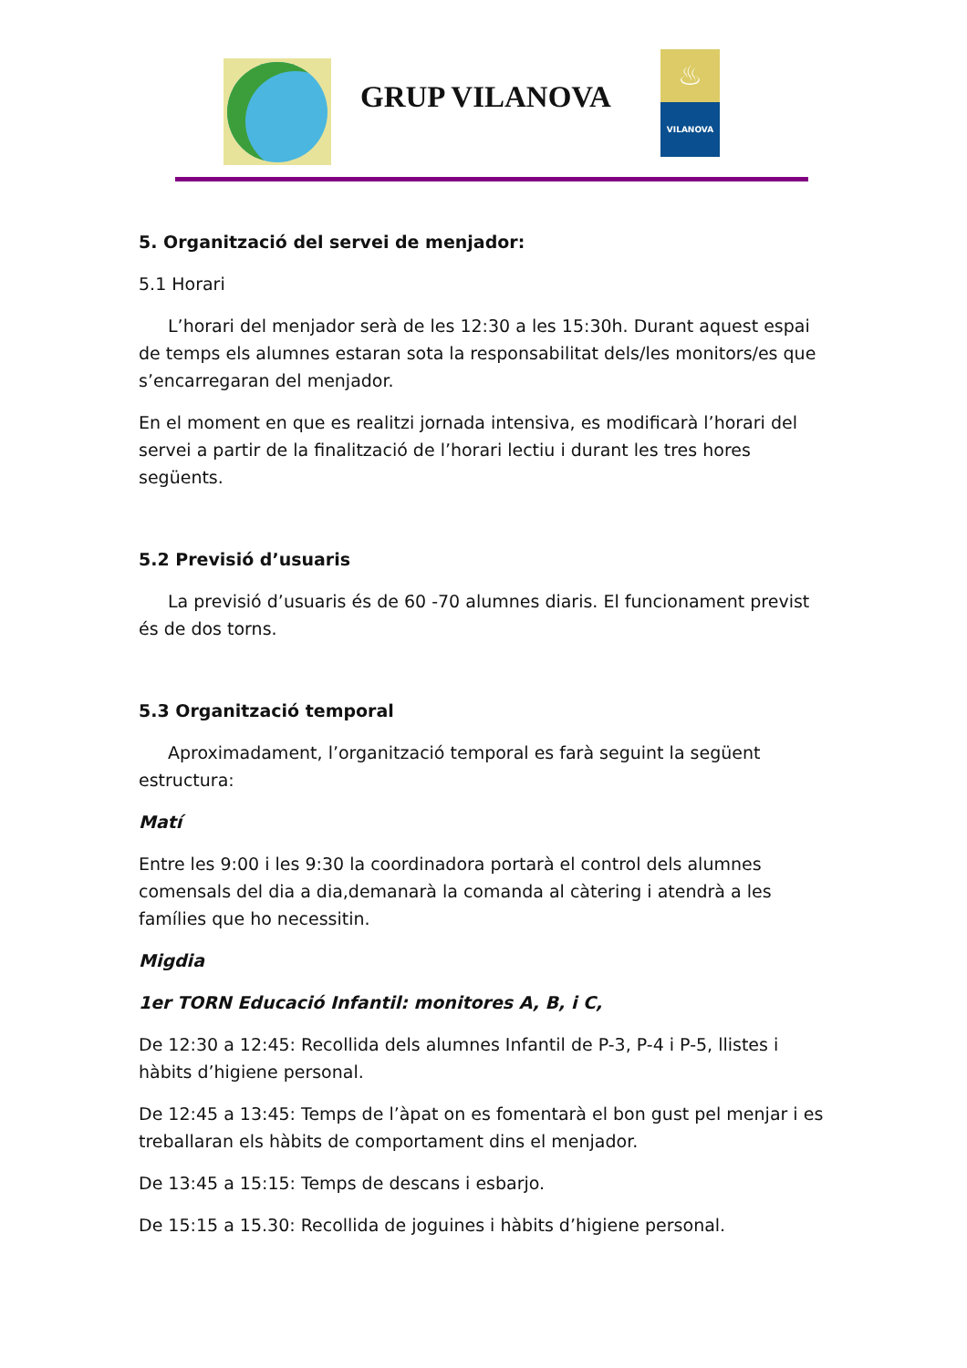GRUP VILANOVA
♨
VILANOVA
5. Organització del servei de menjador:
5.1 Horari
L’horari del menjador serà de les 12:30 a les 15:30h. Durant aquest espai de temps els alumnes estaran sota la responsabilitat dels/les monitors/es que s’encarregaran del menjador.
En el moment en que es realitzi jornada intensiva, es modificarà l’horari del servei a partir de la finalització de l’horari lectiu i durant les tres hores següents.
5.2 Previsió d’usuaris
La previsió d’usuaris és de 60 -70 alumnes diaris. El funcionament previst és de dos torns.
5.3 Organització temporal
Aproximadament, l’organització temporal es farà seguint la següent estructura:
Matí
Entre les 9:00 i les 9:30 la coordinadora portarà el control dels alumnes comensals del dia a dia,demanarà la comanda al càtering i atendrà a les famílies que ho necessitin.
Migdia
1er TORN Educació Infantil: monitores A, B, i C,
De 12:30 a 12:45: Recollida dels alumnes Infantil de P-3, P-4 i P-5, llistes i hàbits d’higiene personal.
De 12:45 a 13:45: Temps de l’àpat on es fomentarà el bon gust pel menjar i es treballaran els hàbits de comportament dins el menjador.
De 13:45 a 15:15: Temps de descans i esbarjo.
De 15:15 a 15.30: Recollida de joguines i hàbits d’higiene personal.